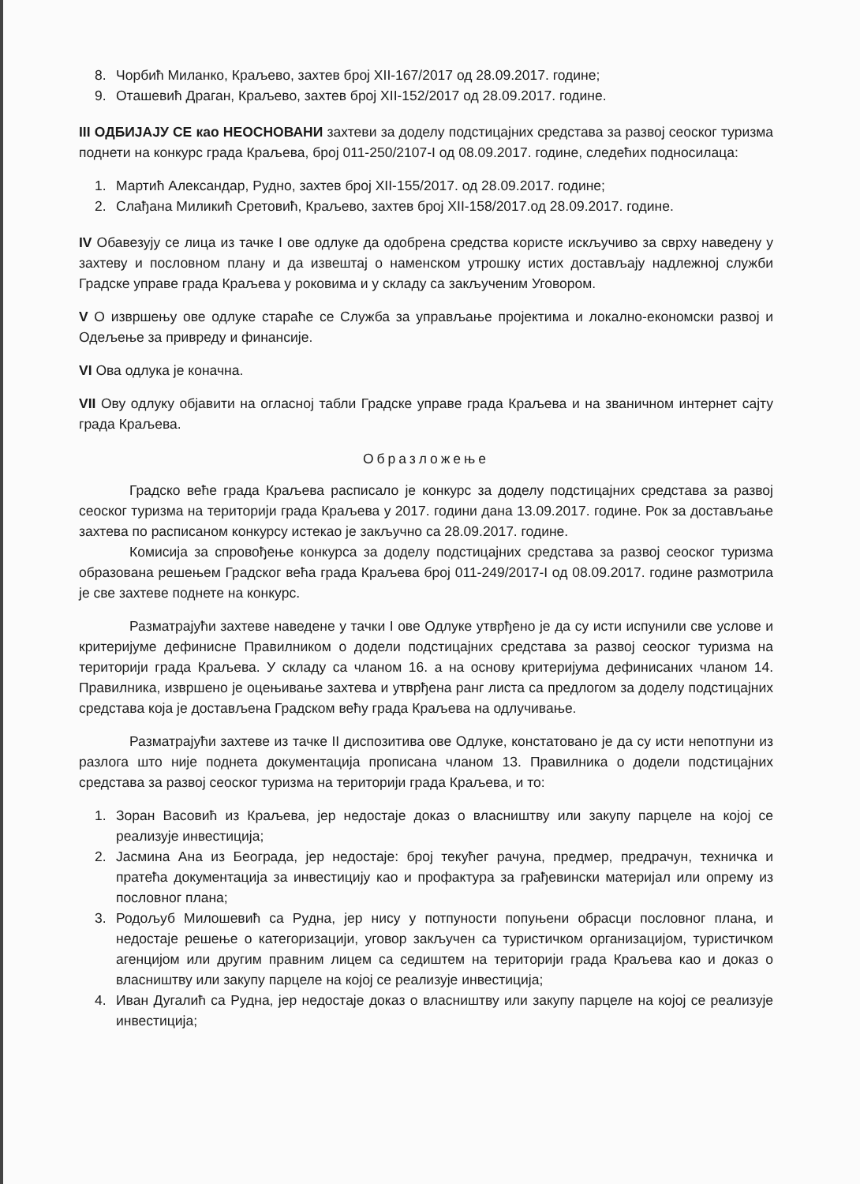8. Чорбић Миланко, Краљево, захтев број XII-167/2017 од 28.09.2017. године;
9. Оташевић Драган, Краљево, захтев број XII-152/2017 од 28.09.2017. године.
III ОДБИЈАЈУ СЕ као НЕОСНОВАНИ захтеви за доделу подстицајних средстава за развој сеоског туризма поднети на конкурс града Краљева, број 011-250/2107-I од 08.09.2017. године, следећих подносилаца:
1. Мартић Александар, Рудно, захтев број XII-155/2017. од 28.09.2017. године;
2. Слађана Миликић Сретовић, Краљево, захтев број XII-158/2017.од 28.09.2017. године.
IV Обавезују се лица из тачке I ове одлуке да одобрена средства користе искључиво за сврху наведену у захтеву и пословном плану и да извештај о наменском утрошку истих достављају надлежној служби Градске управе града Краљева у роковима и у складу са закљученим Уговором.
V О извршењу ове одлуке стараће се Служба за управљање пројектима и локално-економски развој и Одељење за привреду и финансије.
VI Ова одлука је коначна.
VII Ову одлуку објавити на огласној табли Градске управе града Краљева и на званичном интернет сајту града Краљева.
Образложење
Градско веће града Краљева расписало је конкурс за доделу подстицајних средстава за развој сеоског туризма на територији града Краљева у 2017. години дана 13.09.2017. године. Рок за достављање захтева по расписаном конкурсу истекао је закључно са 28.09.2017. године.
Комисија за спровођење конкурса за доделу подстицајних средстава за развој сеоског туризма образована решењем Градског већа града Краљева број 011-249/2017-I од 08.09.2017. године размотрила је све захтеве поднете на конкурс.
Разматрајући захтеве наведене у тачки I ове Одлуке утврђено је да су исти испунили све услове и критеријуме дефинисне Правилником о додели подстицајних средстава за развој сеоског туризма на територији града Краљева. У складу са чланом 16. а на основу критеријума дефинисаних чланом 14. Правилника, извршено је оцењивање захтева и утврђена ранг листа са предлогом за доделу подстицајних средстава која је достављена Градском већу града Краљева на одлучивање.
Разматрајући захтеве из тачке II диспозитива ове Одлуке, констатовано је да су исти непотпуни из разлога што није поднета документација прописана чланом 13. Правилника о додели подстицајних средстава за развој сеоског туризма на територији града Краљева, и то:
1. Зоран Васовић из Краљева, јер недостаје доказ о власништву или закупу парцеле на којој се реализује инвестиција;
2. Јасмина Ана из Београда, јер недостаје: број текућег рачуна, предмер, предрачун, техничка и пратећа документација за инвестицију као и профактура за грађевински материјал или опрему из пословног плана;
3. Родољуб Милошевић са Рудна, јер нису у потпуности попуњени обрасци пословног плана, и недостаје решење о категоризацији, уговор закључен са туристичком организацијом, туристичком агенцијом или другим правним лицем са седиштем на територији града Краљева као и доказ о власништву или закупу парцеле на којој се реализује инвестиција;
4. Иван Дугалић са Рудна, јер недостаје доказ о власништву или закупу парцеле на којој се реализује инвестиција;